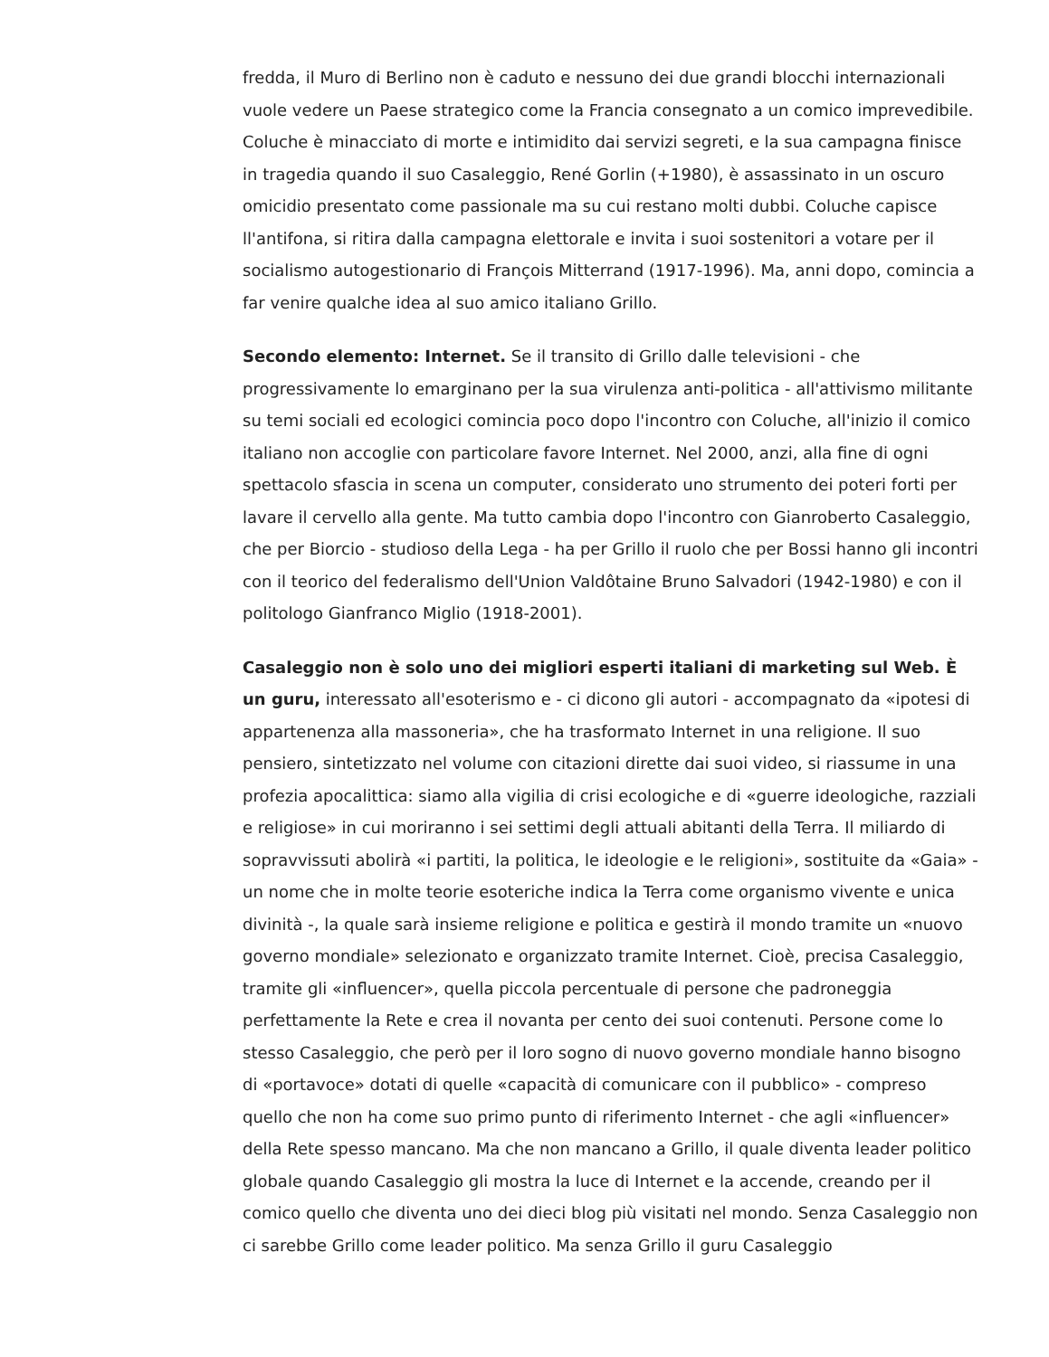fredda, il Muro di Berlino non è caduto e nessuno dei due grandi blocchi internazionali vuole vedere un Paese strategico come la Francia consegnato a un comico imprevedibile. Coluche è minacciato di morte e intimidito dai servizi segreti, e la sua campagna finisce in tragedia quando il suo Casaleggio, René Gorlin (+1980), è assassinato in un oscuro omicidio presentato come passionale ma su cui restano molti dubbi. Coluche capisce ll'antifona, si ritira dalla campagna elettorale e invita i suoi sostenitori a votare per il socialismo autogestionario di François Mitterrand (1917-1996). Ma, anni dopo, comincia a far venire qualche idea al suo amico italiano Grillo.
Secondo elemento: Internet. Se il transito di Grillo dalle televisioni - che progressivamente lo emarginano per la sua virulenza anti-politica - all'attivismo militante su temi sociali ed ecologici comincia poco dopo l'incontro con Coluche, all'inizio il comico italiano non accoglie con particolare favore Internet. Nel 2000, anzi, alla fine di ogni spettacolo sfascia in scena un computer, considerato uno strumento dei poteri forti per lavare il cervello alla gente. Ma tutto cambia dopo l'incontro con Gianroberto Casaleggio, che per Biorcio - studioso della Lega - ha per Grillo il ruolo che per Bossi hanno gli incontri con il teorico del federalismo dell'Union Valdôtaine Bruno Salvadori (1942-1980) e con il politologo Gianfranco Miglio (1918-2001).
Casaleggio non è solo uno dei migliori esperti italiani di marketing sul Web. È un guru, interessato all'esoterismo e - ci dicono gli autori - accompagnato da «ipotesi di appartenenza alla massoneria», che ha trasformato Internet in una religione. Il suo pensiero, sintetizzato nel volume con citazioni dirette dai suoi video, si riassume in una profezia apocalittica: siamo alla vigilia di crisi ecologiche e di «guerre ideologiche, razziali e religiose» in cui moriranno i sei settimi degli attuali abitanti della Terra. Il miliardo di sopravvissuti abolirà «i partiti, la politica, le ideologie e le religioni», sostituite da «Gaia» - un nome che in molte teorie esoteriche indica la Terra come organismo vivente e unica divinità -, la quale sarà insieme religione e politica e gestirà il mondo tramite un «nuovo governo mondiale» selezionato e organizzato tramite Internet. Cioè, precisa Casaleggio, tramite gli «influencer», quella piccola percentuale di persone che padroneggia perfettamente la Rete e crea il novanta per cento dei suoi contenuti. Persone come lo stesso Casaleggio, che però per il loro sogno di nuovo governo mondiale hanno bisogno di «portavoce» dotati di quelle «capacità di comunicare con il pubblico» - compreso quello che non ha come suo primo punto di riferimento Internet - che agli «influencer» della Rete spesso mancano. Ma che non mancano a Grillo, il quale diventa leader politico globale quando Casaleggio gli mostra la luce di Internet e la accende, creando per il comico quello che diventa uno dei dieci blog più visitati nel mondo. Senza Casaleggio non ci sarebbe Grillo come leader politico. Ma senza Grillo il guru Casaleggio